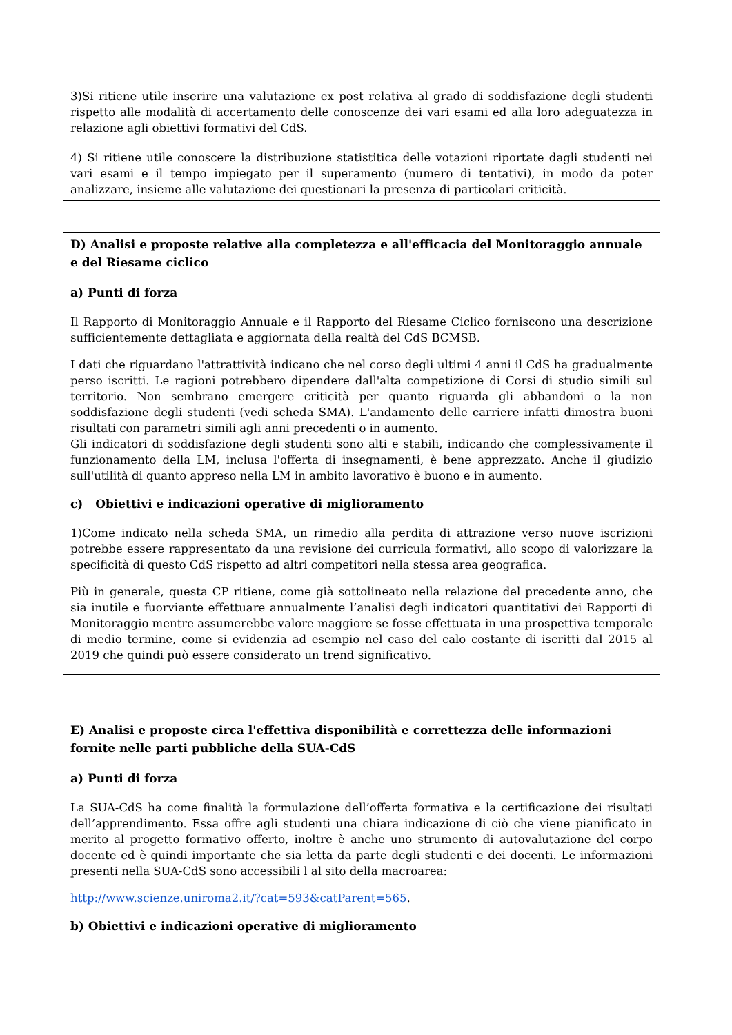3)Si ritiene utile inserire una valutazione ex post relativa al grado di soddisfazione degli studenti rispetto alle modalità di accertamento delle conoscenze dei vari esami ed alla loro adeguatezza in relazione agli obiettivi formativi del CdS.
4) Si ritiene utile conoscere la distribuzione statistitica delle votazioni riportate dagli studenti nei vari esami e il tempo impiegato per il superamento (numero di tentativi), in modo da poter analizzare, insieme alle valutazione dei questionari la presenza di particolari criticità.
D) Analisi e proposte relative alla completezza e all'efficacia del Monitoraggio annuale e del Riesame ciclico
a) Punti di forza
Il Rapporto di Monitoraggio Annuale e il Rapporto del Riesame Ciclico forniscono una descrizione sufficientemente dettagliata e aggiornata della realtà del CdS BCMSB.
I dati che riguardano l'attrattività indicano che nel corso degli ultimi 4 anni il CdS ha gradualmente perso iscritti. Le ragioni potrebbero dipendere dall'alta competizione di Corsi di studio simili sul territorio. Non sembrano emergere criticità per quanto riguarda gli abbandoni o la non soddisfazione degli studenti (vedi scheda SMA). L'andamento delle carriere infatti dimostra buoni risultati con parametri simili agli anni precedenti o in aumento.
Gli indicatori di soddisfazione degli studenti sono alti e stabili, indicando che complessivamente il funzionamento della LM, inclusa l'offerta di insegnamenti, è bene apprezzato. Anche il giudizio sull'utilità di quanto appreso nella LM in ambito lavorativo è buono e in aumento.
c) Obiettivi e indicazioni operative di miglioramento
1)Come indicato nella scheda SMA, un rimedio alla perdita di attrazione verso nuove iscrizioni potrebbe essere rappresentato da una revisione dei curricula formativi, allo scopo di valorizzare la specificità di questo CdS rispetto ad altri competitori nella stessa area geografica.
Più in generale, questa CP ritiene, come già sottolineato nella relazione del precedente anno, che sia inutile e fuorviante effettuare annualmente l’analisi degli indicatori quantitativi dei Rapporti di Monitoraggio mentre assumerebbe valore maggiore se fosse effettuata in una prospettiva temporale di medio termine, come si evidenzia ad esempio nel caso del calo costante di iscritti dal 2015 al 2019 che quindi può essere considerato un trend significativo.
E) Analisi e proposte circa l'effettiva disponibilità e correttezza delle informazioni fornite nelle parti pubbliche della SUA-CdS
a) Punti di forza
La SUA-CdS ha come finalità la formulazione dell’offerta formativa e la certificazione dei risultati dell’apprendimento. Essa offre agli studenti una chiara indicazione di ciò che viene pianificato in merito al progetto formativo offerto, inoltre è anche uno strumento di autovalutazione del corpo docente ed è quindi importante che sia letta da parte degli studenti e dei docenti. Le informazioni presenti nella SUA-CdS sono accessibili l al sito della macroarea:
http://www.scienze.uniroma2.it/?cat=593&catParent=565.
b) Obiettivi e indicazioni operative di miglioramento